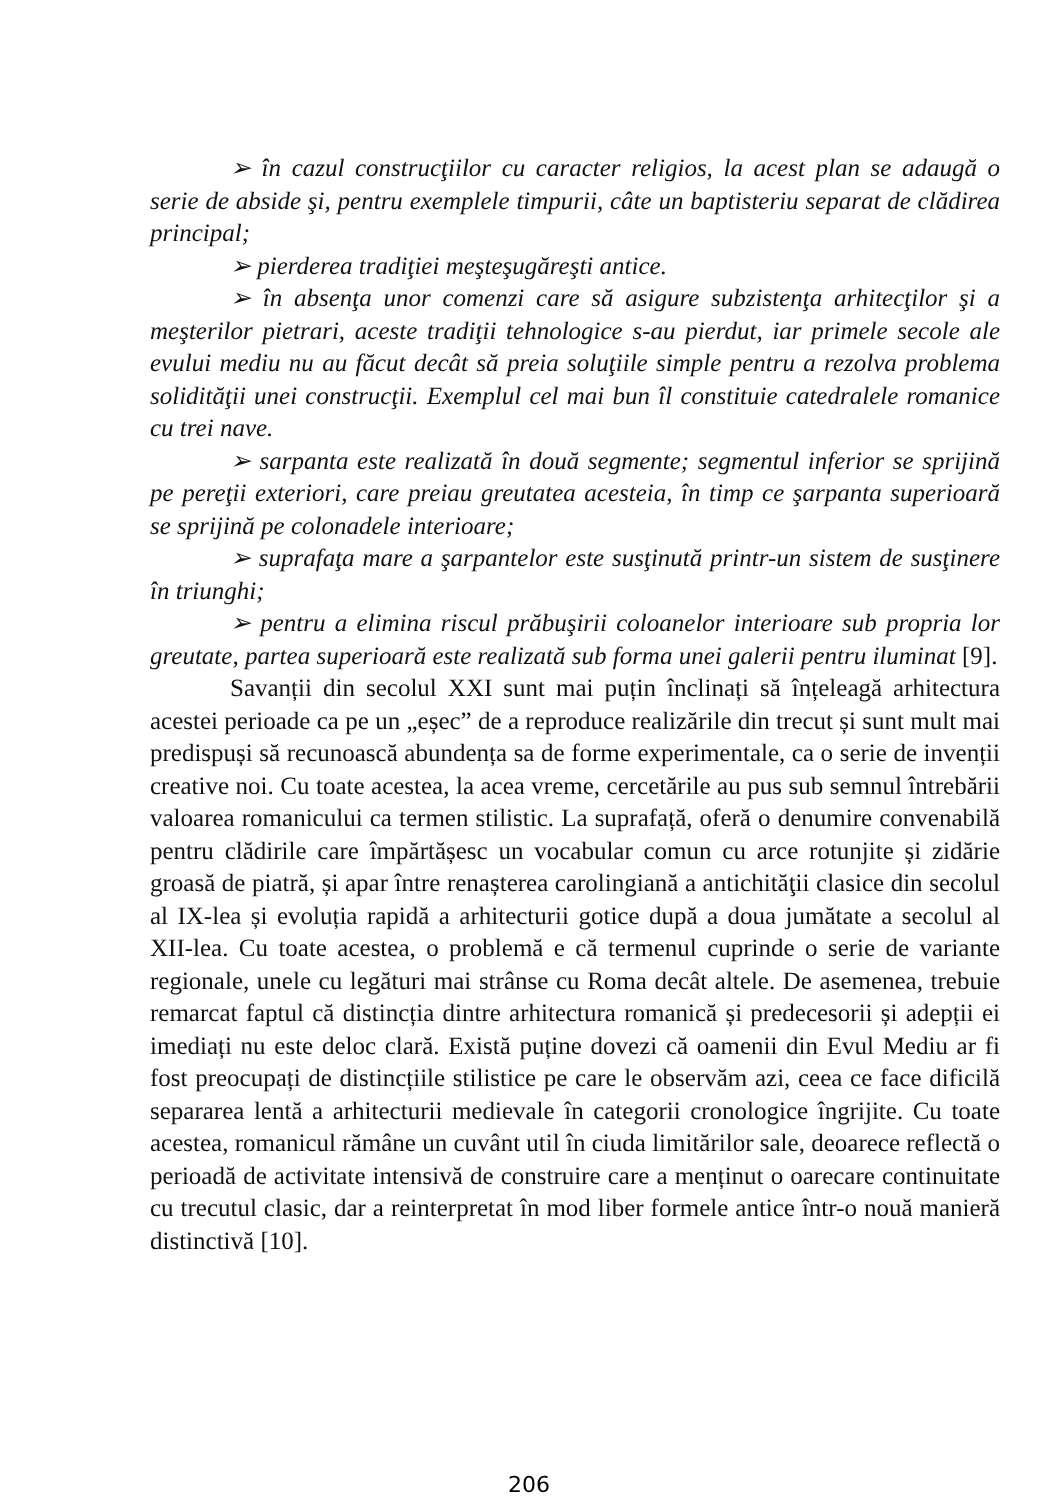➢ în cazul construcţiilor cu caracter religios, la acest plan se adaugă o serie de abside şi, pentru exemplele timpurii, câte un baptisteriu separat de clădirea principal;
➢ pierderea tradiţiei meşteşugăreşti antice.
➢ în absenţa unor comenzi care să asigure subzistenţa arhitecţilor şi a meşterilor pietrari, aceste tradiţii tehnologice s-au pierdut, iar primele secole ale evului mediu nu au făcut decât să preia soluţiile simple pentru a rezolva problema solidităţii unei construcţii. Exemplul cel mai bun îl constituie catedralele romanice cu trei nave.
➢ sarpanta este realizată în două segmente; segmentul inferior se sprijină pe pereţii exteriori, care preiau greutatea acesteia, în timp ce şarpanta superioară se sprijină pe colonadele interioare;
➢ suprafaţa mare a şarpantelor este susţinută printr-un sistem de susţinere în triunghi;
➢ pentru a elimina riscul prăbuşirii coloanelor interioare sub propria lor greutate, partea superioară este realizată sub forma unei galerii pentru iluminat [9].
Savanții din secolul XXI sunt mai puțin înclinați să înțeleagă arhitectura acestei perioade ca pe un „eșec” de a reproduce realizările din trecut și sunt mult mai predispuși să recunoască abundența sa de forme experimentale, ca o serie de invenții creative noi. Cu toate acestea, la acea vreme, cercetările au pus sub semnul întrebării valoarea romanicului ca termen stilistic. La suprafață, oferă o denumire convenabilă pentru clădirile care împărtășesc un vocabular comun cu arce rotunjite și zidărie groasă de piatră, și apar între renașterea carolingiană a antichităţii clasice din secolul al IX-lea și evoluția rapidă a arhitecturii gotice după a doua jumătate a secolul al XII-lea. Cu toate acestea, o problemă e că termenul cuprinde o serie de variante regionale, unele cu legături mai strânse cu Roma decât altele. De asemenea, trebuie remarcat faptul că distincția dintre arhitectura romanică și predecesorii și adepții ei imediați nu este deloc clară. Există puține dovezi că oamenii din Evul Mediu ar fi fost preocupați de distincțiile stilistice pe care le observăm azi, ceea ce face dificilă separarea lentă a arhitecturii medievale în categorii cronologice îngrijite. Cu toate acestea, romanicul rămâne un cuvânt util în ciuda limitărilor sale, deoarece reflectă o perioadă de activitate intensivă de construire care a menținut o oarecare continuitate cu trecutul clasic, dar a reinterpretat în mod liber formele antice într-o nouă manieră distinctivă [10].
206